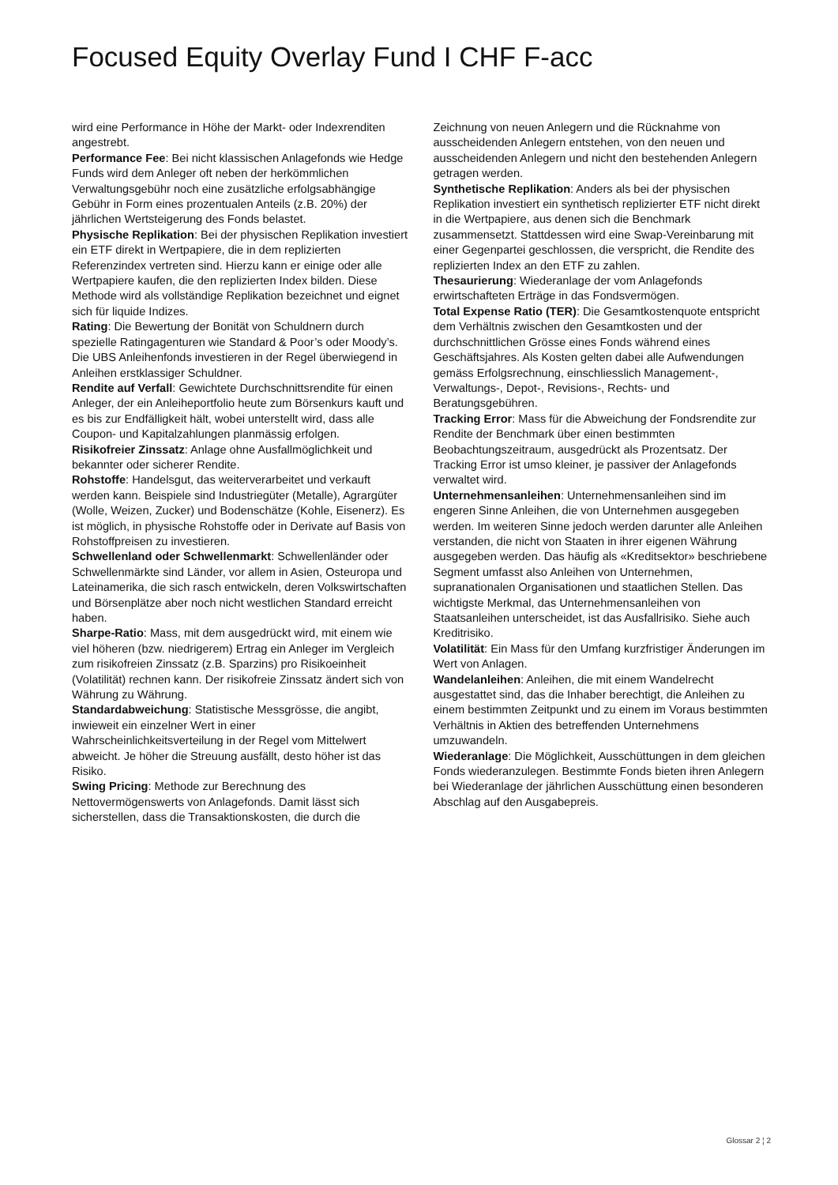Focused Equity Overlay Fund I CHF F-acc
wird eine Performance in Höhe der Markt- oder Indexrenditen angestrebt.
Performance Fee: Bei nicht klassischen Anlagefonds wie Hedge Funds wird dem Anleger oft neben der herkömmlichen Verwaltungsgebühr noch eine zusätzliche erfolgsabhängige Gebühr in Form eines prozentualen Anteils (z.B. 20%) der jährlichen Wertsteigerung des Fonds belastet.
Physische Replikation: Bei der physischen Replikation investiert ein ETF direkt in Wertpapiere, die in dem replizierten Referenzindex vertreten sind. Hierzu kann er einige oder alle Wertpapiere kaufen, die den replizierten Index bilden. Diese Methode wird als vollständige Replikation bezeichnet und eignet sich für liquide Indizes.
Rating: Die Bewertung der Bonität von Schuldnern durch spezielle Ratingagenturen wie Standard & Poor’s oder Moody’s. Die UBS Anleihenfonds investieren in der Regel überwiegend in Anleihen erstklassiger Schuldner.
Rendite auf Verfall: Gewichtete Durchschnittsrendite für einen Anleger, der ein Anleiheportfolio heute zum Börsenkurs kauft und es bis zur Endfälligkeit hält, wobei unterstellt wird, dass alle Coupon- und Kapitalzahlungen planmässig erfolgen.
Risikofreier Zinssatz: Anlage ohne Ausfallmöglichkeit und bekannter oder sicherer Rendite.
Rohstoffe: Handelsgut, das weiterverarbeitet und verkauft werden kann. Beispiele sind Industriegüter (Metalle), Agrargüter (Wolle, Weizen, Zucker) und Bodenschätze (Kohle, Eisenerz). Es ist möglich, in physische Rohstoffe oder in Derivate auf Basis von Rohstoffpreisen zu investieren.
Schwellenland oder Schwellenmarkt: Schwellenländer oder Schwellenmärkte sind Länder, vor allem in Asien, Osteuropa und Lateinamerika, die sich rasch entwickeln, deren Volkswirtschaften und Börsenplätze aber noch nicht westlichen Standard erreicht haben.
Sharpe-Ratio: Mass, mit dem ausgedrückt wird, mit einem wie viel höheren (bzw. niedrigerem) Ertrag ein Anleger im Vergleich zum risikofreien Zinssatz (z.B. Sparzins) pro Risikoeinheit (Volatilität) rechnen kann. Der risikofreie Zinssatz ändert sich von Währung zu Währung.
Standardabweichung: Statistische Messgrösse, die angibt, inwieweit ein einzelner Wert in einer Wahrscheinlichkeitsverteilung in der Regel vom Mittelwert abweicht. Je höher die Streuung ausfällt, desto höher ist das Risiko.
Swing Pricing: Methode zur Berechnung des Nettovermögenswerts von Anlagefonds. Damit lässt sich sicherstellen, dass die Transaktionskosten, die durch die
Zeichnung von neuen Anlegern und die Rücknahme von ausscheidenden Anlegern entstehen, von den neuen und ausscheidenden Anlegern und nicht den bestehenden Anlegern getragen werden.
Synthetische Replikation: Anders als bei der physischen Replikation investiert ein synthetisch replizierter ETF nicht direkt in die Wertpapiere, aus denen sich die Benchmark zusammensetzt. Stattdessen wird eine Swap-Vereinbarung mit einer Gegenpartei geschlossen, die verspricht, die Rendite des replizierten Index an den ETF zu zahlen.
Thesaurierung: Wiederanlage der vom Anlagefonds erwirtschafteten Erträge in das Fondsvermögen.
Total Expense Ratio (TER): Die Gesamtkostenquote entspricht dem Verhältnis zwischen den Gesamtkosten und der durchschnittlichen Grösse eines Fonds während eines Geschäftsjahres. Als Kosten gelten dabei alle Aufwendungen gemäss Erfolgsrechnung, einschliesslich Management-, Verwaltungs-, Depot-, Revisions-, Rechts- und Beratungsgebühren.
Tracking Error: Mass für die Abweichung der Fondsrendite zur Rendite der Benchmark über einen bestimmten Beobachtungszeitraum, ausgedrückt als Prozentsatz. Der Tracking Error ist umso kleiner, je passiver der Anlagefonds verwaltet wird.
Unternehmensanleihen: Unternehmensanleihen sind im engeren Sinne Anleihen, die von Unternehmen ausgegeben werden. Im weiteren Sinne jedoch werden darunter alle Anleihen verstanden, die nicht von Staaten in ihrer eigenen Währung ausgegeben werden. Das häufig als «Kreditsektor» beschriebene Segment umfasst also Anleihen von Unternehmen, supranationalen Organisationen und staatlichen Stellen. Das wichtigste Merkmal, das Unternehmensanleihen von Staatsanleihen unterscheidet, ist das Ausfallrisiko. Siehe auch Kreditrisiko.
Volatilität: Ein Mass für den Umfang kurzfristiger Änderungen im Wert von Anlagen.
Wandelanleihen: Anleihen, die mit einem Wandelrecht ausgestattet sind, das die Inhaber berechtigt, die Anleihen zu einem bestimmten Zeitpunkt und zu einem im Voraus bestimmten Verhältnis in Aktien des betreffenden Unternehmens umzuwandeln.
Wiederanlage: Die Möglichkeit, Ausschüttungen in dem gleichen Fonds wiederanzulegen. Bestimmte Fonds bieten ihren Anlegern bei Wiederanlage der jährlichen Ausschüttung einen besonderen Abschlag auf den Ausgabepreis.
Glossar 2 ¦ 2